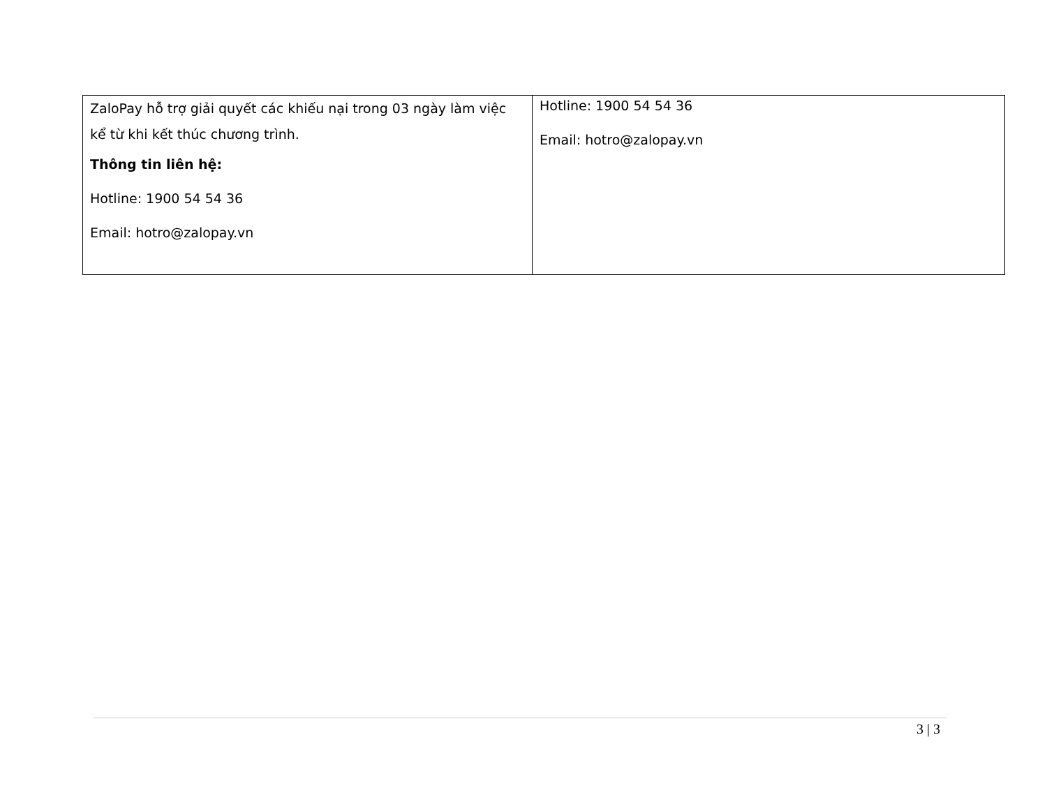| ZaloPay hỗ trợ giải quyết các khiếu nại trong 03 ngày làm việc kể từ khi kết thúc chương trình. Thông tin liên hệ: Hotline: 1900 54 54 36 Email: hotro@zalopay.vn | Hotline: 1900 54 54 36 Email: hotro@zalopay.vn |
3 | 3